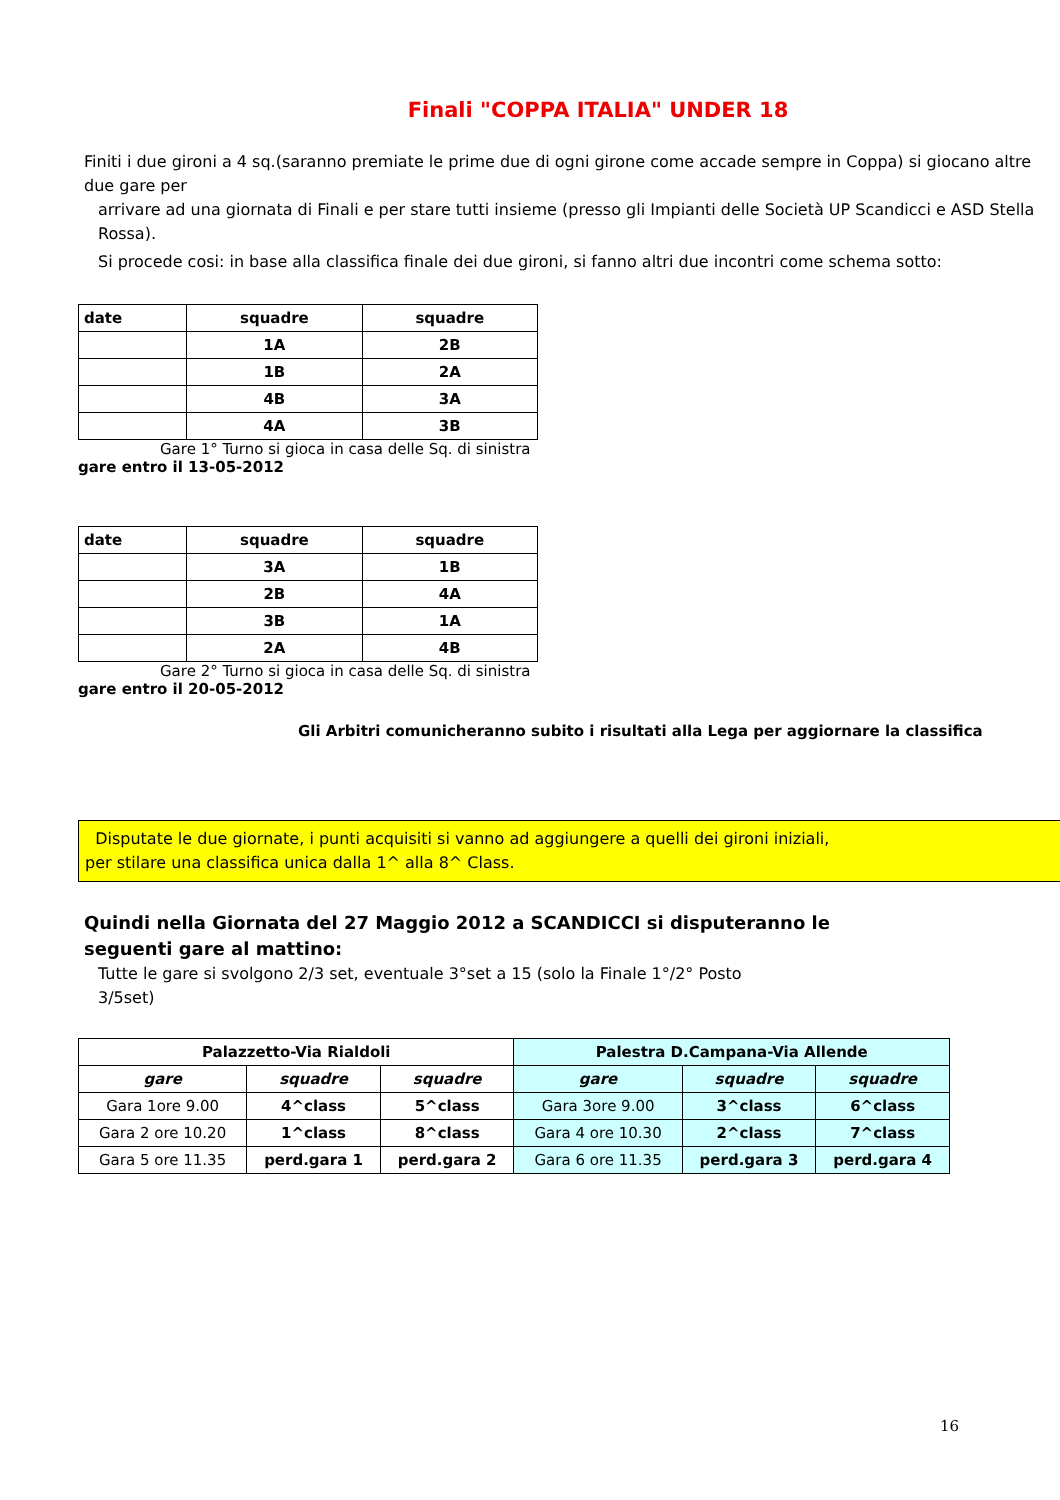Finali "COPPA ITALIA" UNDER 18
Finiti i due gironi a 4 sq.(saranno premiate le prime due di ogni girone come accade sempre in Coppa) si giocano altre due gare per
arrivare ad una giornata di Finali e per stare tutti insieme (presso gli Impianti delle Società UP Scandicci e ASD Stella Rossa).
Si procede cosi: in base alla classifica finale dei due gironi, si fanno altri due incontri come schema sotto:
| date | squadre | squadre |
| --- | --- | --- |
| | 1A | 2B |
| | 1B | 2A |
| | 4B | 3A |
| | 4A | 3B |
Gare 1° Turno si gioca in casa delle Sq. di sinistra
gare entro il 13-05-2012
| date | squadre | squadre |
| --- | --- | --- |
| | 3A | 1B |
| | 2B | 4A |
| | 3B | 1A |
| | 2A | 4B |
Gare 2° Turno si gioca in casa delle Sq. di sinistra
gare entro il 20-05-2012
Gli Arbitri comunicheranno subito i risultati alla Lega per aggiornare la classifica
Disputate le due giornate, i punti acquisiti si vanno ad aggiungere a quelli dei gironi iniziali,
per stilare una classifica unica dalla 1^ alla 8^ Class.
Quindi nella Giornata del 27 Maggio 2012 a SCANDICCI si disputeranno le
seguenti gare al mattino:
Tutte le gare si svolgono 2/3 set, eventuale 3°set a 15 (solo la Finale 1°/2° Posto
3/5set)
| Palazzetto-Via Rialdoli | | | Palestra D.Campana-Via Allende | | |
| --- | --- | --- | --- | --- | --- |
| gare | squadre | squadre | gare | squadre | squadre |
| Gara 1ore 9.00 | 4^class | 5^class | Gara 3ore 9.00 | 3^class | 6^class |
| Gara 2 ore 10.20 | 1^class | 8^class | Gara 4 ore 10.30 | 2^class | 7^class |
| Gara 5 ore 11.35 | perd.gara 1 | perd.gara 2 | Gara 6 ore 11.35 | perd.gara 3 | perd.gara 4 |
16